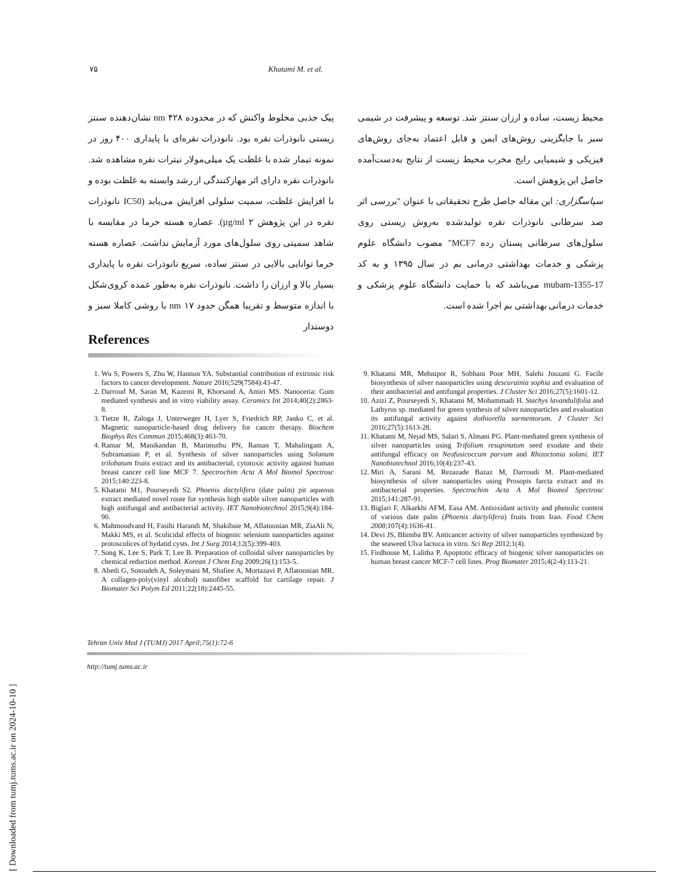۷۵ Khatami M. et al.
پیک جذبی مخلوط واکنش که در محدوده ۴۲۸ nm نشان‌دهنده سنتز زیستی نانوذرات نقره بود. نانوذرات نقره‌ای با پایداری ۴۰۰ روز در نمونه تیمار شده با غلظت یک میلی‌مولار نیترات نقره مشاهده شد. نانوذرات نقره دارای اثر مهارکنندگی از رشد وابسته به غلظت بوده و با افزایش غلظت، سمیت سلولی افزایش می‌یابد (IC50 نانوذرات نقره در این پژوهش ۲ µg/ml). عصاره هسته خرما در مقایسه با شاهد سمیتی روی سلول‌های مورد آزمایش نداشت. عصاره هسته خرما توانایی بالایی در سنتز ساده، سریع نانوذرات نقره با پایداری بسیار بالا و ارزان را داشت. نانوذرات نقره به‌طور عمده کروی‌شکل با اندازه متوسط و تقریبا همگن حدود ۱۷ nm با روشی کاملا سبز و دوستدار
محیط زیست، ساده و ارزان سنتز شد. توسعه و پیشرفت در شیمی سبز با جایگزینی روش‌های ایمن و قابل اعتماد به‌جای روش‌های فیزیکی و شیمیایی رایج مخرب محیط زیست از نتایج به‌دست‌آمده حاصل این پژوهش است.
سپاسگزاری: این مقاله حاصل طرح تحقیقاتی با عنوان "بررسی اثر ضد سرطانی نانوذرات نقره تولیدشده به‌روش زیستی روی سلول‌های سرطانی پستان رده MCF7" مصوب دانشگاه علوم پزشکی و خدمات بهداشتی درمانی بم در سال ۱۳۹۵ و به کد mubam-1355-17 می‌باشد که با حمایت دانشگاه علوم پزشکی و خدمات درمانی بهداشتی بم اجرا شده است.
References
1. Wu S, Powers S, Zhu W, Hannun YA. Substantial contribution of extrinsic risk factors to cancer development. Nature 2016;529(7584):43-47.
2. Darroud M, Saran M, Kazemi R, Khorsand A, Amiri MS. Nanoceria: Gum mediated synthesis and in vitro viability assay. Ceramics Int 2014;40(2):2863-8.
3. Tietze R, Zaloga J, Unterweger H, Lyer S, Friedrich RP, Janko C, et al. Magnetic nanoparticle-based drug delivery for cancer therapy. Biochem Biophys Res Commun 2015;468(3):463-70.
4. Ramar M, Manikandan B, Marimuthu PN, Raman T, Mahalingam A, Subramanian P, et al. Synthesis of silver nanoparticles using Solanum trilobatum fruits extract and its antibacterial, cytotoxic activity against human breast cancer cell line MCF 7. Spectrochim Acta A Mol Biomol Spectrosc 2015;140:223-8.
5. Khatami M1, Pourseyedi S2. Phoenix dactylifera (date palm) pit aqueous extract mediated novel route for synthesis high stable silver nanoparticles with high antifungal and antibacterial activity. IET Nanobiotechnol 2015;9(4):184-90.
6. Mahmoudvand H, Fasihi Harandi M, Shakibaie M, Aflatoonian MR, ZiaAli N, Makki MS, et al. Scolicidal effects of biogenic selenium nanoparticles against protoscolices of hydatid cysts. Int J Surg 2014;12(5):399-403.
7. Song K, Lee S, Park T, Lee B. Preparation of colloidal silver nanoparticles by chemical reduction method. Korean J Chem Eng 2009;26(1):153-5.
8. Abedi G, Sotoudeh A, Soleymani M, Shafiee A, Mortazavi P, Aflatoonian MR. A collagen-poly(vinyl alcohol) nanofiber scaffold for cartilage repair. J Biomater Sci Polym Ed 2011;22(18):2445-55.
9. Khatami MR, Mehnipor R, Sobhani Poor MH, Salehi Jouzani G. Facile biosynthesis of silver nanoparticles using descurainia sophia and evaluation of their antibacterial and antifungal properties. J Cluster Sci 2016;27(5):1601-12.
10. Azizi Z, Pourseyedi S, Khatami M, Mohammadi H. Stachys lavandulifolia and Lathyrus sp. mediated for green synthesis of silver nanoparticles and evaluation its antifungal activity against dothiorella sarmentorum. J Cluster Sci 2016;27(5):1613-28.
11. Khatami M, Nejad MS, Salari S, Almani PG. Plant-mediated green synthesis of silver nanoparticles using Trifolium resupinatum seed exudate and their antifungal efficacy on Neofusicoccum parvum and Rhizoctonia solani. IET Nanobiotechnol 2016;10(4):237-43.
12. Miri A, Sarani M, Rezazade Bazaz M, Darroudi M. Plant-mediated biosynthesis of silver nanoparticles using Prosopis farcta extract and its antibacterial properties. Spectrochim Acta A Mol Biomol Spectrosc 2015;141:287-91.
13. Biglari F, Alkarkhi AFM, Easa AM. Antioxidant activity and phenolic content of various date palm (Phoenix dactylifera) fruits from Iran. Food Chem 2008;107(4):1636-41.
14. Devi JS, Bhimba BV. Anticancer activity of silver nanoparticles synthesized by the seaweed Ulva lactuca in vitro. Sci Rep 2012;1(4).
15. Firdhouse M, Lalitha P. Apoptotic efficacy of biogenic silver nanoparticles on human breast cancer MCF-7 cell lines. Prog Biomater 2015;4(2-4):113-21.
Tehran Univ Med J (TUMJ) 2017 April;75(1):72-6
http://tumj.tums.ac.ir
[ Downloaded from tumj.tums.ac.ir on 2024-10-10 ]